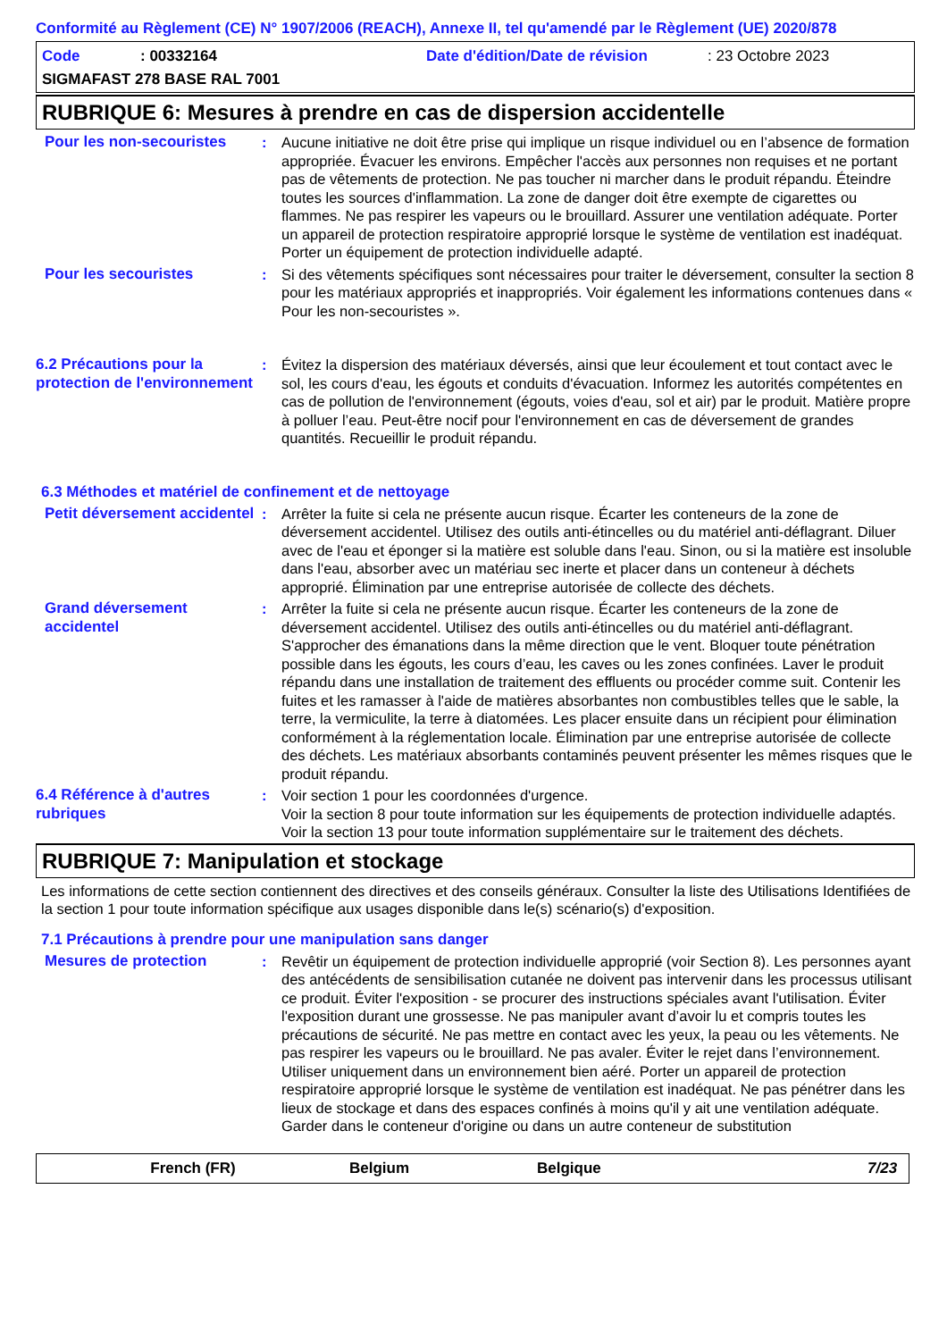Conformité au Règlement (CE) N° 1907/2006 (REACH), Annexe II, tel qu'amendé par le Règlement (UE) 2020/878
Code: 00332164 Date d'édition/Date de révision: 23 Octobre 2023
SIGMAFAST 278 BASE RAL 7001
RUBRIQUE 6: Mesures à prendre en cas de dispersion accidentelle
Pour les non-secouristes
: Aucune initiative ne doit être prise qui implique un risque individuel ou en l’absence de formation appropriée. Évacuer les environs. Empêcher l'accès aux personnes non requises et ne portant pas de vêtements de protection. Ne pas toucher ni marcher dans le produit répandu. Éteindre toutes les sources d'inflammation. La zone de danger doit être exempte de cigarettes ou flammes. Ne pas respirer les vapeurs ou le brouillard. Assurer une ventilation adéquate. Porter un appareil de protection respiratoire approprié lorsque le système de ventilation est inadéquat. Porter un équipement de protection individuelle adapté.
Pour les secouristes : Si des vêtements spécifiques sont nécessaires pour traiter le déversement, consulter la section 8 pour les matériaux appropriés et inappropriés. Voir également les informations contenues dans « Pour les non-secouristes ».
6.2 Précautions pour la protection de l'environnement
: Évitez la dispersion des matériaux déversés, ainsi que leur écoulement et tout contact avec le sol, les cours d'eau, les égouts et conduits d'évacuation. Informez les autorités compétentes en cas de pollution de l'environnement (égouts, voies d'eau, sol et air) par le produit. Matière propre à polluer l’eau. Peut-être nocif pour l'environnement en cas de déversement de grandes quantités. Recueillir le produit répandu.
6.3 Méthodes et matériel de confinement et de nettoyage
Petit déversement accidentel
: Arrêter la fuite si cela ne présente aucun risque. Écarter les conteneurs de la zone de déversement accidentel. Utilisez des outils anti-étincelles ou du matériel anti-déflagrant. Diluer avec de l'eau et éponger si la matière est soluble dans l'eau. Sinon, ou si la matière est insoluble dans l'eau, absorber avec un matériau sec inerte et placer dans un conteneur à déchets approprié. Élimination par une entreprise autorisée de collecte des déchets.
Grand déversement accidentel
: Arrêter la fuite si cela ne présente aucun risque. Écarter les conteneurs de la zone de déversement accidentel. Utilisez des outils anti-étincelles ou du matériel anti-déflagrant. S'approcher des émanations dans la même direction que le vent. Bloquer toute pénétration possible dans les égouts, les cours d’eau, les caves ou les zones confinées. Laver le produit répandu dans une installation de traitement des effluents ou procéder comme suit. Contenir les fuites et les ramasser à l'aide de matières absorbantes non combustibles telles que le sable, la terre, la vermiculite, la terre à diatomées. Les placer ensuite dans un récipient pour élimination conformément à la réglementation locale. Élimination par une entreprise autorisée de collecte des déchets. Les matériaux absorbants contaminés peuvent présenter les mêmes risques que le produit répandu.
6.4 Référence à d'autres rubriques
: Voir section 1 pour les coordonnées d'urgence.
Voir la section 8 pour toute information sur les équipements de protection individuelle adaptés.
Voir la section 13 pour toute information supplémentaire sur le traitement des déchets.
RUBRIQUE 7: Manipulation et stockage
Les informations de cette section contiennent des directives et des conseils généraux. Consulter la liste des Utilisations Identifiées de la section 1 pour toute information spécifique aux usages disponible dans le(s) scénario(s) d'exposition.
7.1 Précautions à prendre pour une manipulation sans danger
Mesures de protection : Revêtir un équipement de protection individuelle approprié (voir Section 8). Les personnes ayant des antécédents de sensibilisation cutanée ne doivent pas intervenir dans les processus utilisant ce produit. Éviter l'exposition - se procurer des instructions spéciales avant l'utilisation. Éviter l'exposition durant une grossesse. Ne pas manipuler avant d’avoir lu et compris toutes les précautions de sécurité. Ne pas mettre en contact avec les yeux, la peau ou les vêtements. Ne pas respirer les vapeurs ou le brouillard. Ne pas avaler. Éviter le rejet dans l’environnement. Utiliser uniquement dans un environnement bien aéré. Porter un appareil de protection respiratoire approprié lorsque le système de ventilation est inadéquat. Ne pas pénétrer dans les lieux de stockage et dans des espaces confinés à moins qu'il y ait une ventilation adéquate. Garder dans le conteneur d'origine ou dans un autre conteneur de substitution
French (FR) Belgium Belgique 7/23